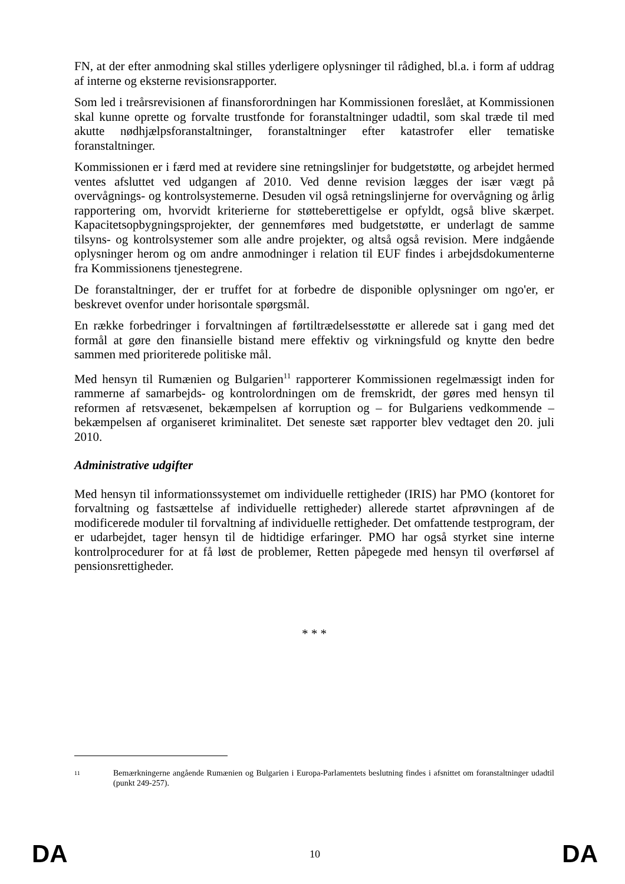FN, at der efter anmodning skal stilles yderligere oplysninger til rådighed, bl.a. i form af uddrag af interne og eksterne revisionsrapporter.
Som led i treårsrevisionen af finansforordningen har Kommissionen foreslået, at Kommissionen skal kunne oprette og forvalte trustfonde for foranstaltninger udadtil, som skal træde til med akutte nødhjælpsforanstaltninger, foranstaltninger efter katastrofer eller tematiske foranstaltninger.
Kommissionen er i færd med at revidere sine retningslinjer for budgetstøtte, og arbejdet hermed ventes afsluttet ved udgangen af 2010. Ved denne revision lægges der især vægt på overvågnings- og kontrolsystemerne. Desuden vil også retningslinjerne for overvågning og årlig rapportering om, hvorvidt kriterierne for støtteberettigelse er opfyldt, også blive skærpet. Kapacitetsopbygningsprojekter, der gennemføres med budgetstøtte, er underlagt de samme tilsyns- og kontrolsystemer som alle andre projekter, og altså også revision. Mere indgående oplysninger herom og om andre anmodninger i relation til EUF findes i arbejdsdokumenterne fra Kommissionens tjenestegrene.
De foranstaltninger, der er truffet for at forbedre de disponible oplysninger om ngo'er, er beskrevet ovenfor under horisontale spørgsmål.
En række forbedringer i forvaltningen af førtiltrædelsesstøtte er allerede sat i gang med det formål at gøre den finansielle bistand mere effektiv og virkningsfuld og knytte den bedre sammen med prioriterede politiske mål.
Med hensyn til Rumænien og Bulgarien<sup>11</sup> rapporterer Kommissionen regelmæssigt inden for rammerne af samarbejds- og kontrolordningen om de fremskridt, der gøres med hensyn til reformen af retsvæsenet, bekæmpelsen af korruption og – for Bulgariens vedkommende – bekæmpelsen af organiseret kriminalitet. Det seneste sæt rapporter blev vedtaget den 20. juli 2010.
Administrative udgifter
Med hensyn til informationssystemet om individuelle rettigheder (IRIS) har PMO (kontoret for forvaltning og fastsættelse af individuelle rettigheder) allerede startet afprøvningen af de modificerede moduler til forvaltning af individuelle rettigheder. Det omfattende testprogram, der er udarbejdet, tager hensyn til de hidtidige erfaringer. PMO har også styrket sine interne kontrolprocedurer for at få løst de problemer, Retten påpegede med hensyn til overførsel af pensionsrettigheder.
* * *
<sup>11</sup> Bemærkningerne angående Rumænien og Bulgarien i Europa-Parlamentets beslutning findes i afsnittet om foranstaltninger udadtil (punkt 249-257).
DA 10 DA